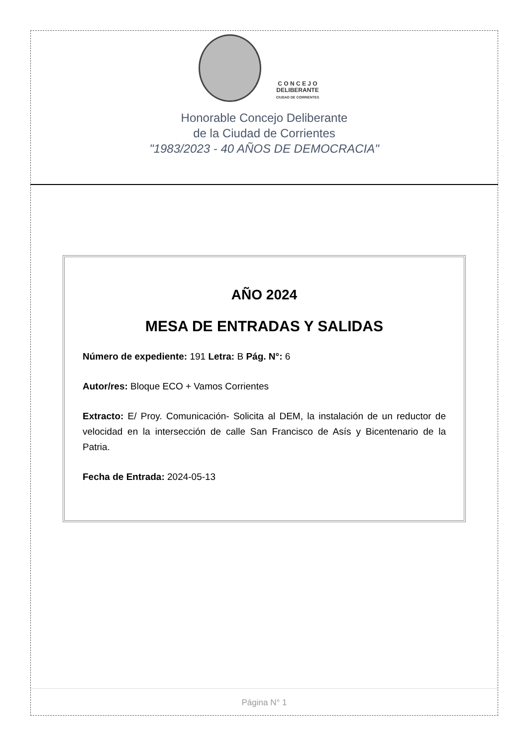C O N C E J O
DELIBERANTE
CIUDAD DE CORRIENTES
Honorable Concejo Deliberante
de la Ciudad de Corrientes
"1983/2023 - 40 AÑOS DE DEMOCRACIA"
AÑO 2024
MESA DE ENTRADAS Y SALIDAS
Número de expediente: 191 Letra: B Pág. N°: 6
Autor/res: Bloque ECO + Vamos Corrientes
Extracto: E/ Proy. Comunicación- Solicita al DEM, la instalación de un reductor de velocidad en la intersección de calle San Francisco de Asís y Bicentenario de la Patria.
Fecha de Entrada: 2024-05-13
Página N° 1